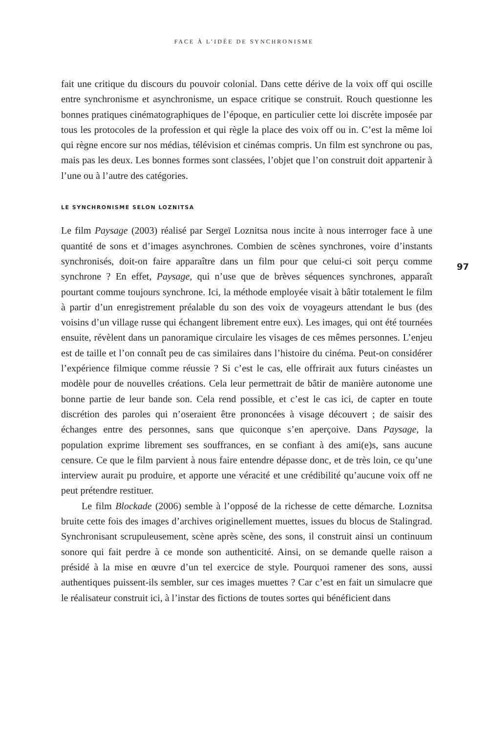FACE À L’IDÉE DE SYNCHRONISME
fait une critique du discours du pouvoir colonial. Dans cette dérive de la voix off qui oscille entre synchronisme et asynchronisme, un espace critique se construit. Rouch questionne les bonnes pratiques cinématographiques de l’époque, en particulier cette loi discrète imposée par tous les protocoles de la profession et qui règle la place des voix off ou in. C’est la même loi qui règne encore sur nos médias, télévision et cinémas compris. Un film est synchrone ou pas, mais pas les deux. Les bonnes formes sont classées, l’objet que l’on construit doit appartenir à l’une ou à l’autre des catégories.
LE SYNCHRONISME SELON LOZNITSA
Le film Paysage (2003) réalisé par Sergeï Loznitsa nous incite à nous interroger face à une quantité de sons et d’images asynchrones. Combien de scènes synchrones, voire d’instants synchronisés, doit-on faire apparaître dans un film pour que celui-ci soit perçu comme synchrone ? En effet, Paysage, qui n’use que de brèves séquences synchrones, apparaît pourtant comme toujours synchrone. Ici, la méthode employée visait à bâtir totalement le film à partir d’un enregistrement préalable du son des voix de voyageurs attendant le bus (des voisins d’un village russe qui échangent librement entre eux). Les images, qui ont été tournées ensuite, révèlent dans un panoramique circulaire les visages de ces mêmes personnes. L’enjeu est de taille et l’on connaît peu de cas similaires dans l’histoire du cinéma. Peut-on considérer l’expérience filmique comme réussie ? Si c’est le cas, elle offrirait aux futurs cinéastes un modèle pour de nouvelles créations. Cela leur permettrait de bâtir de manière autonome une bonne partie de leur bande son. Cela rend possible, et c’est le cas ici, de capter en toute discrétion des paroles qui n’oseraient être prononcées à visage découvert ; de saisir des échanges entre des personnes, sans que quiconque s’en aperçoive. Dans Paysage, la population exprime librement ses souffrances, en se confiant à des ami(e)s, sans aucune censure. Ce que le film parvient à nous faire entendre dépasse donc, et de très loin, ce qu’une interview aurait pu produire, et apporte une véracité et une crédibilité qu’aucune voix off ne peut prétendre restituer.
Le film Blockade (2006) semble à l’opposé de la richesse de cette démarche. Loznitsa bruite cette fois des images d’archives originellement muettes, issues du blocus de Stalingrad. Synchronisant scrupuleusement, scène après scène, des sons, il construit ainsi un continuum sonore qui fait perdre à ce monde son authenticité. Ainsi, on se demande quelle raison a présidé à la mise en œuvre d’un tel exercice de style. Pourquoi ramener des sons, aussi authentiques puissent-ils sembler, sur ces images muettes ? Car c’est en fait un simulacre que le réalisateur construit ici, à l’instar des fictions de toutes sortes qui bénéficient dans
97